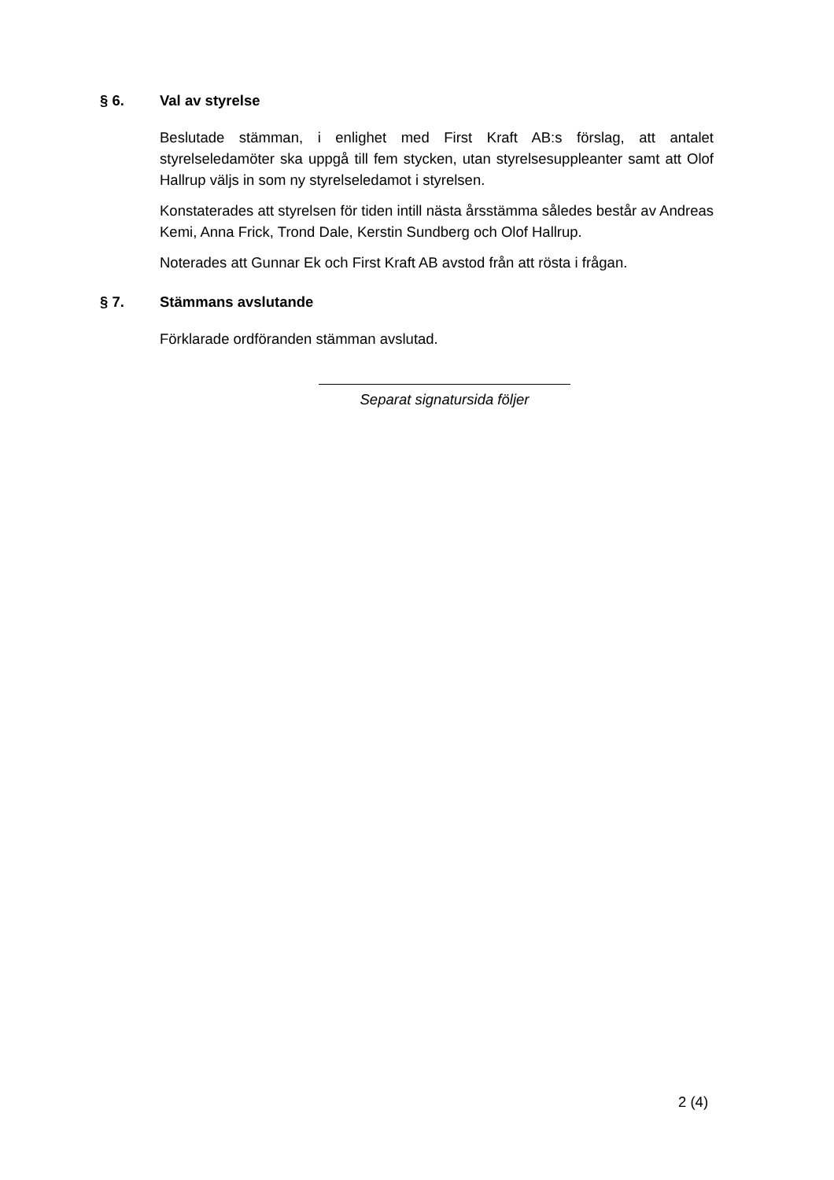§ 6. Val av styrelse
Beslutade stämman, i enlighet med First Kraft AB:s förslag, att antalet styrelseledamöter ska uppgå till fem stycken, utan styrelsesuppleanter samt att Olof Hallrup väljs in som ny styrelseledamot i styrelsen.
Konstaterades att styrelsen för tiden intill nästa årsstämma således består av Andreas Kemi, Anna Frick, Trond Dale, Kerstin Sundberg och Olof Hallrup.
Noterades att Gunnar Ek och First Kraft AB avstod från att rösta i frågan.
§ 7. Stämmans avslutande
Förklarade ordföranden stämman avslutad.
Separat signatursida följer
2 (4)